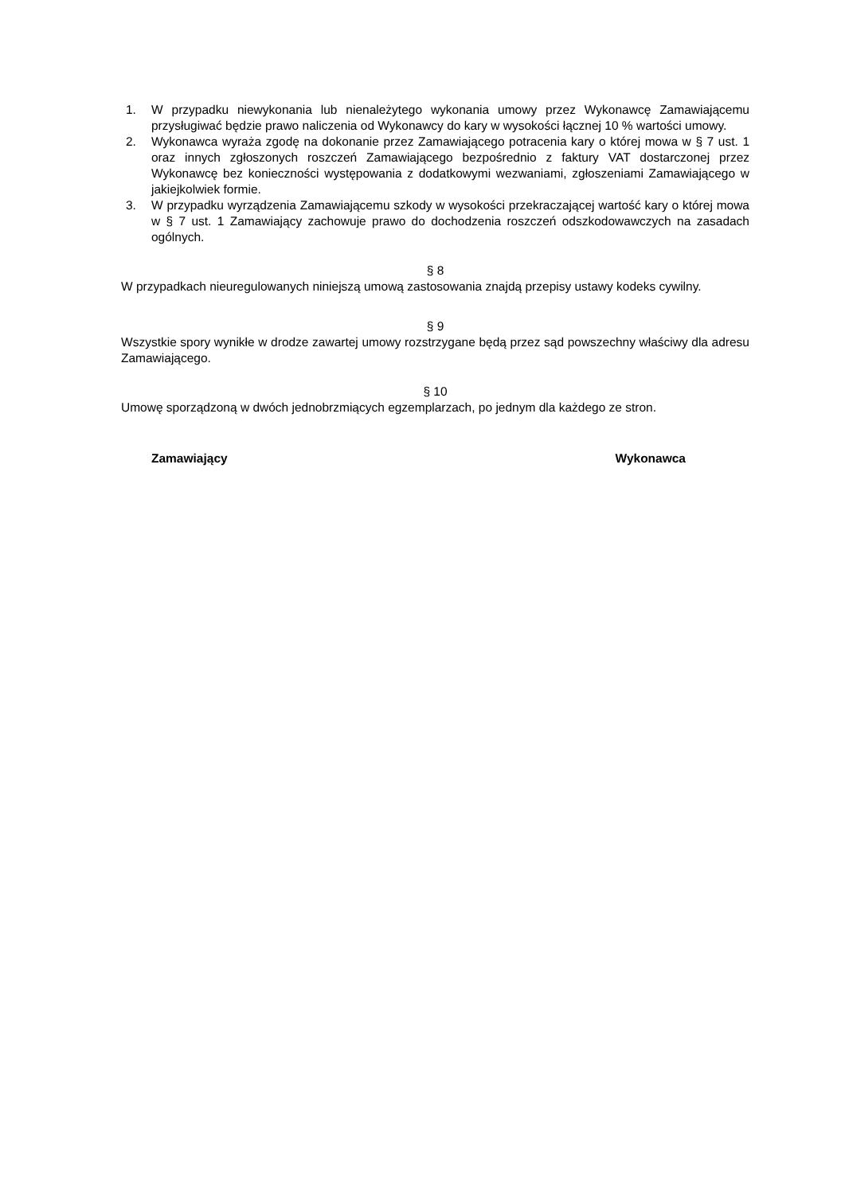1. W przypadku niewykonania lub nienależytego wykonania umowy przez Wykonawcę Zamawiającemu przysługiwać będzie prawo naliczenia od Wykonawcy do kary w wysokości łącznej 10 % wartości umowy.
2. Wykonawca wyraża zgodę na dokonanie przez Zamawiającego potracenia kary o której mowa w § 7 ust. 1 oraz innych zgłoszonych roszczeń Zamawiającego bezpośrednio z faktury VAT dostarczonej przez Wykonawcę bez konieczności występowania z dodatkowymi wezwaniami, zgłoszeniami Zamawiającego w jakiejkolwiek formie.
3. W przypadku wyrządzenia Zamawiającemu szkody w wysokości przekraczającej wartość kary o której mowa w § 7 ust. 1 Zamawiający zachowuje prawo do dochodzenia roszczeń odszkodowawczych na zasadach ogólnych.
§ 8
W przypadkach nieuregulowanych niniejszą umową zastosowania znajdą przepisy ustawy kodeks cywilny.
§ 9
Wszystkie spory wynikłe w drodze zawartej umowy rozstrzygane będą przez sąd powszechny właściwy dla adresu Zamawiającego.
§ 10
Umowę sporządzoną w dwóch jednobrzmiących egzemplarzach, po jednym dla każdego ze stron.
Zamawiający Wykonawca